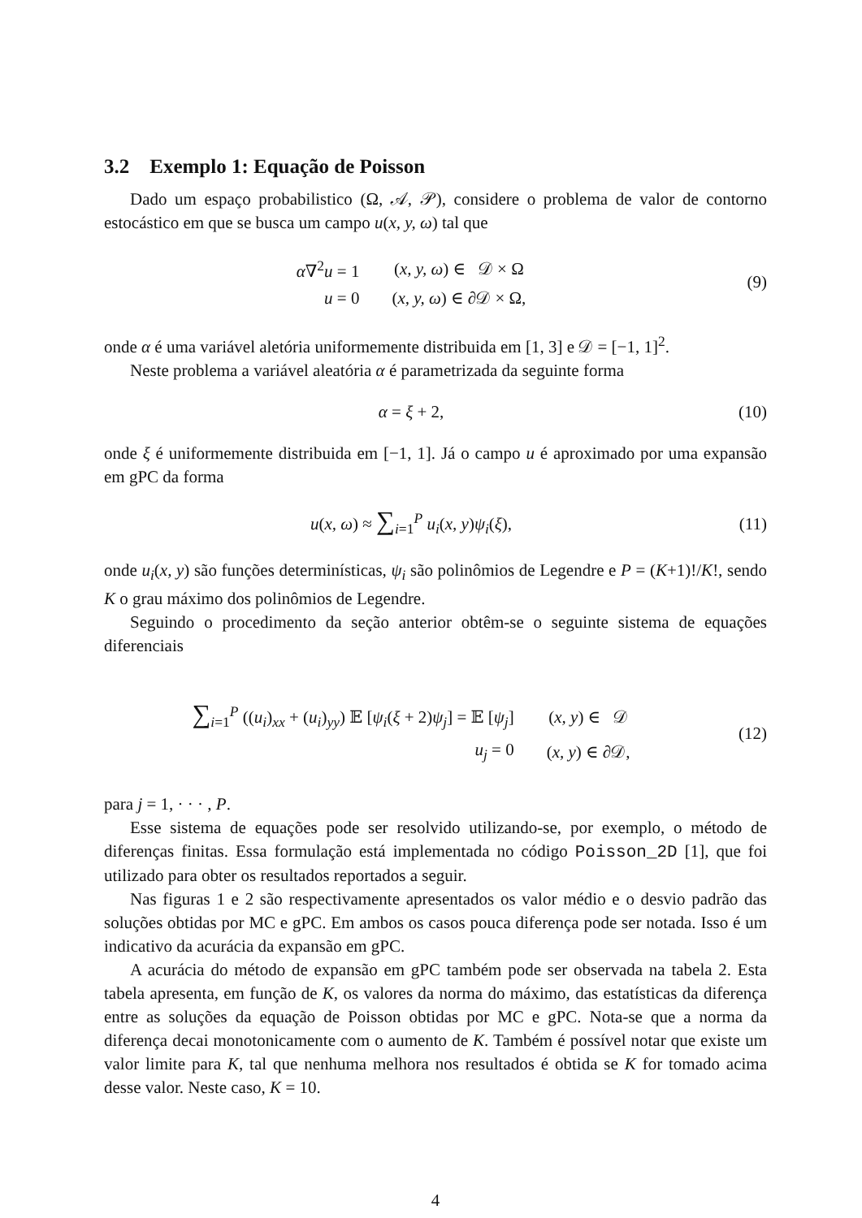3.2 Exemplo 1: Equação de Poisson
Dado um espaço probabilistico (Ω, 𝒜, 𝒫), considere o problema de valor de contorno estocástico em que se busca um campo u(x, y, ω) tal que
| α ∇<sup>2</sup> u = 1 | ( x, y, ω ) ∈ 𝒟 × Ω |
| u = 0 | ( x, y, ω ) ∈ ∂𝒟 × Ω, |
(9)
onde α é uma variável aletória uniformemente distribuida em [1, 3] e 𝒟 = [−1, 1]<sup>2</sup>.
Neste problema a variável aleatória α é parametrizada da seguinte forma
α = ξ + 2, (10)
onde ξ é uniformemente distribuida em [−1, 1]. Já o campo u é aproximado por uma expansão em gPC da forma
u(x, ω) ≈ ∑<sub>i=1</sub><sup>P</sup> u<sub>i</sub>(x, y)ψ<sub>i</sub>(ξ), (11)
onde u<sub>i</sub>(x, y) são funções determinísticas, ψ<sub>i</sub> são polinômios de Legendre e P = (K+1)!/K!, sendo K o grau máximo dos polinômios de Legendre.
Seguindo o procedimento da seção anterior obtêm-se o seguinte sistema de equações diferenciais
| ∑<sub>i=1</sub><sup>P</sup> (( u<sub>i</sub> )<sub>xx</sub> + ( u<sub>i</sub> )<sub>yy</sub>) 𝔼 [ ψ<sub>i</sub> ( ξ + 2) ψ<sub>j</sub> ] = 𝔼 [ ψ<sub>j</sub> ] | ( x, y ) ∈ 𝒟 |
| u<sub>j</sub> = 0 | ( x, y ) ∈ ∂𝒟, |
(12)
para j = 1, · · · , P.
Esse sistema de equações pode ser resolvido utilizando-se, por exemplo, o método de diferenças finitas. Essa formulação está implementada no código Poisson_2D [1], que foi utilizado para obter os resultados reportados a seguir.
Nas figuras 1 e 2 são respectivamente apresentados os valor médio e o desvio padrão das soluções obtidas por MC e gPC. Em ambos os casos pouca diferença pode ser notada. Isso é um indicativo da acurácia da expansão em gPC.
A acurácia do método de expansão em gPC também pode ser observada na tabela 2. Esta tabela apresenta, em função de K, os valores da norma do máximo, das estatísticas da diferença entre as soluções da equação de Poisson obtidas por MC e gPC. Nota-se que a norma da diferença decai monotonicamente com o aumento de K. Também é possível notar que existe um valor limite para K, tal que nenhuma melhora nos resultados é obtida se K for tomado acima desse valor. Neste caso, K = 10.
4